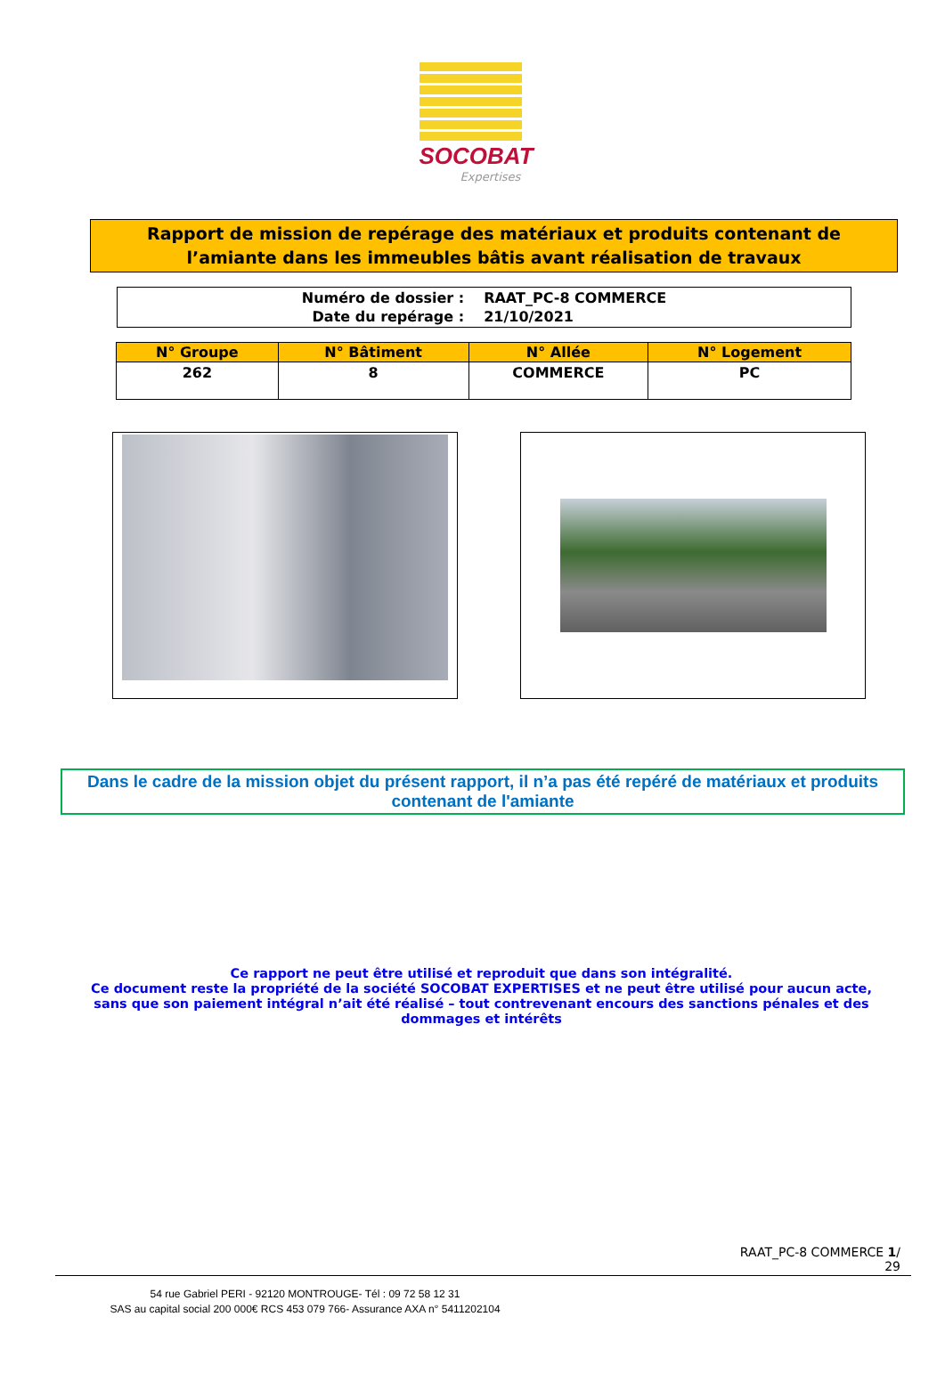SOCOBAT
Expertises
Rapport de mission de repérage des matériaux et produits contenant de
l’amiante dans les immeubles bâtis avant réalisation de travaux
| Numéro de dossier : | RAAT_PC-8 COMMERCE |
| Date du repérage : | 21/10/2021 |
| N° Groupe | N° Bâtiment | N° Allée | N° Logement |
| --- | --- | --- | --- |
| 262 | 8 | COMMERCE | PC |
Dans le cadre de la mission objet du présent rapport, il n’a pas été repéré de matériaux et produits contenant de l'amiante
Ce rapport ne peut être utilisé et reproduit que dans son intégralité.
Ce document reste la propriété de la société SOCOBAT EXPERTISES et ne peut être utilisé pour aucun acte, sans que son paiement intégral n’ait été réalisé – tout contrevenant encours des sanctions pénales et des dommages et intérêts
RAAT_PC-8 COMMERCE 1/
29
54 rue Gabriel PERI - 92120 MONTROUGE- Tél : 09 72 58 12 31
SAS au capital social 200 000€ RCS 453 079 766- Assurance AXA n° 5411202104